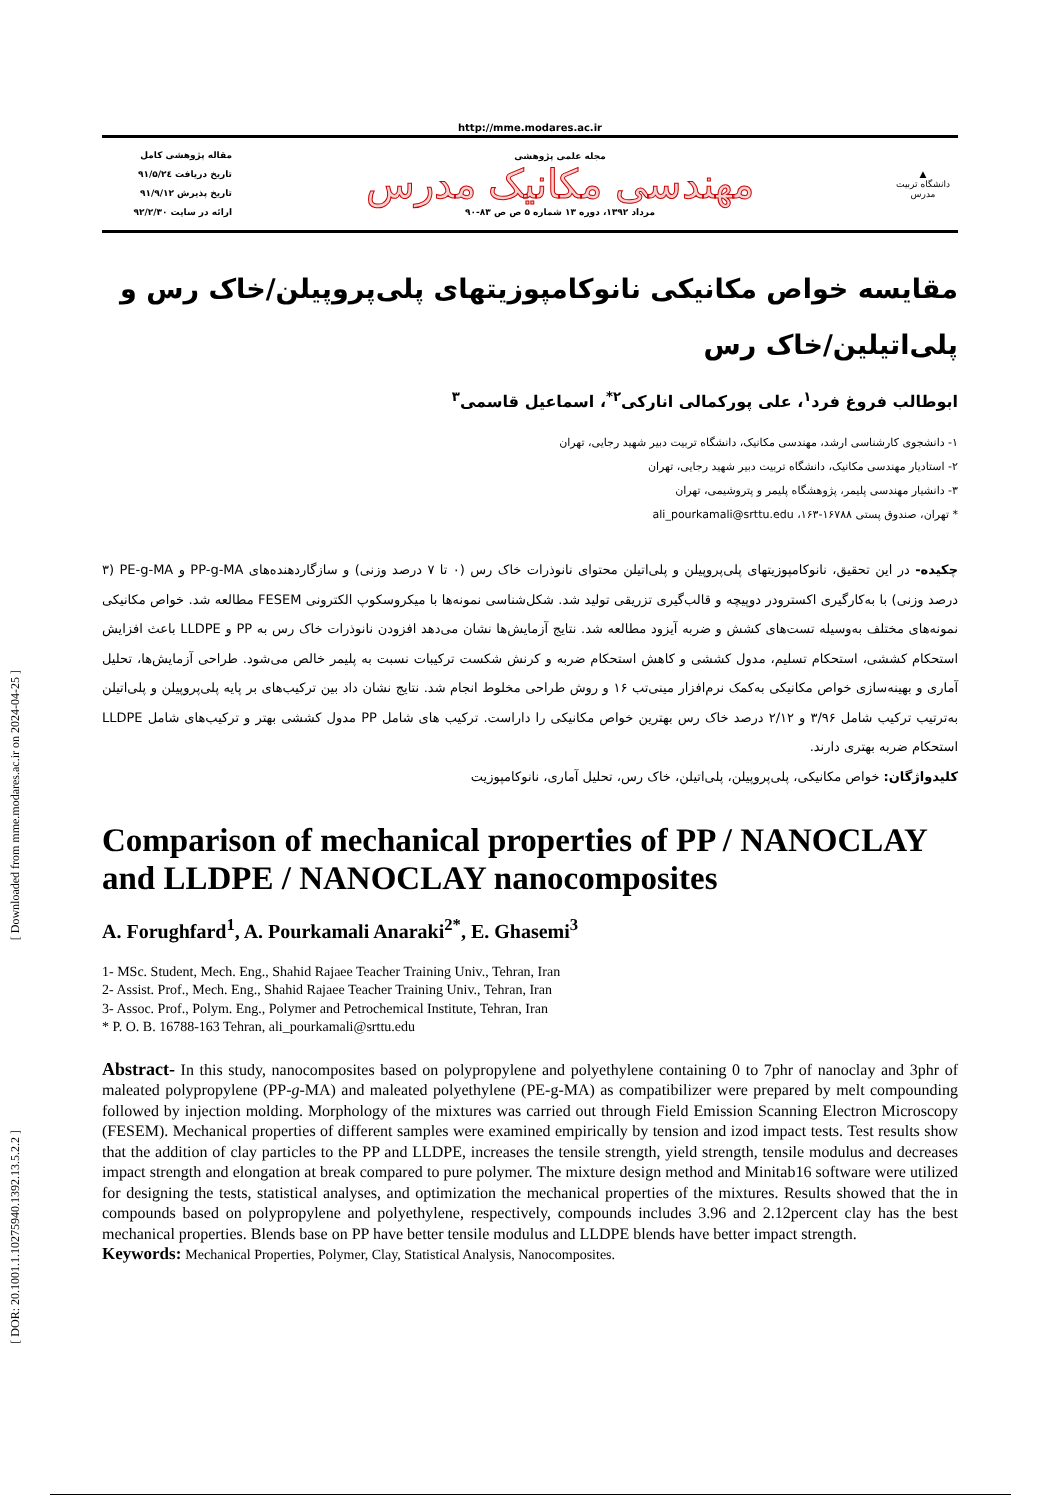[ Downloaded from mme.modares.ac.ir on 2024-04-25 ]
[ DOR: 20.1001.1.10275940.1392.13.5.2.2 ]
http://mme.modares.ac.ir
▲
دانشگاه تربیت مدرس
مجله علمی پژوهشی
مهندسی مکانیک مدرس
مرداد ۱۳۹۲، دوره ۱۳ شماره ۵ ص ص ۸۳-۹۰
مقاله پژوهشی کامل
تاریخ دریافت ۹۱/۵/۲٤
تاریخ پذیرش ۹۱/۹/۱۲
ارائه در سایت ۹۲/۲/۳۰
مقایسه خواص مکانیکی نانوکامپوزیتهای پلی‌پروپیلن/خاک رس و پلی‌اتیلین/خاک رس
ابوطالب فروغ فرد<sup>۱</sup>، علی پورکمالی انارکی<sup>۲*</sup>، اسماعیل قاسمی<sup>۳</sup>
۱- دانشجوی کارشناسی ارشد، مهندسی مکانیک، دانشگاه تربیت دبیر شهید رجایی، تهران
۲- استادیار مهندسی مکانیک، دانشگاه تربیت دبیر شهید رجایی، تهران
۳- دانشیار مهندسی پلیمر، پژوهشگاه پلیمر و پتروشیمی، تهران
* تهران، صندوق پستی ۱۶۷۸۸-۱۶۳، ali_pourkamali@srttu.edu
چکیده- در این تحقیق، نانوکامپوزیتهای پلی‌پروپیلن و پلی‌اتیلن محتوای نانوذرات خاک رس (۰ تا ۷ درصد وزنی) و سازگاردهنده‌های PP-g-MA و PE-g-MA (۳ درصد وزنی) با به‌کارگیری اکسترودر دوپیچه و قالب‌گیری تزریقی تولید شد. شکل‌شناسی نمونه‌ها با میکروسکوپ الکترونی FESEM مطالعه شد. خواص مکانیکی نمونه‌های مختلف به‌وسیله تست‌های کشش و ضربه آیزود مطالعه شد. نتایج آزمایش‌ها نشان می‌دهد افزودن نانوذرات خاک رس به PP و LLDPE باعث افزایش استحکام کششی، استحکام تسلیم، مدول کششی و کاهش استحکام ضربه و کرنش شکست ترکیبات نسبت به پلیمر خالص می‌شود. طراحی آزمایش‌ها، تحلیل آماری و بهینه‌سازی خواص مکانیکی به‌کمک نرم‌افزار مینی‌تب ۱۶ و روش طراحی مخلوط انجام شد. نتایج نشان داد بین ترکیب‌های بر پایه پلی‌پروپیلن و پلی‌اتیلن به‌ترتیب ترکیب شامل ۳/۹۶ و ۲/۱۲ درصد خاک رس بهترین خواص مکانیکی را داراست. ترکیب های شامل PP مدول کششی بهتر و ترکیب‌های شامل LLDPE استحکام ضربه بهتری دارند.
کلیدواژگان: خواص مکانیکی، پلی‌پروپیلن، پلی‌اتیلن، خاک رس، تحلیل آماری، نانوکامپوزیت
Comparison of mechanical properties of PP / NANOCLAY and LLDPE / NANOCLAY nanocomposites
A. Forughfard<sup>1</sup>, A. Pourkamali Anaraki<sup>2*</sup>, E. Ghasemi<sup>3</sup>
1- MSc. Student, Mech. Eng., Shahid Rajaee Teacher Training Univ., Tehran, Iran
2- Assist. Prof., Mech. Eng., Shahid Rajaee Teacher Training Univ., Tehran, Iran
3- Assoc. Prof., Polym. Eng., Polymer and Petrochemical Institute, Tehran, Iran
* P. O. B. 16788-163 Tehran, ali_pourkamali@srttu.edu
Abstract- In this study, nanocomposites based on polypropylene and polyethylene containing 0 to 7phr of nanoclay and 3phr of maleated polypropylene (PP-g-MA) and maleated polyethylene (PE-g-MA) as compatibilizer were prepared by melt compounding followed by injection molding. Morphology of the mixtures was carried out through Field Emission Scanning Electron Microscopy (FESEM). Mechanical properties of different samples were examined empirically by tension and izod impact tests. Test results show that the addition of clay particles to the PP and LLDPE, increases the tensile strength, yield strength, tensile modulus and decreases impact strength and elongation at break compared to pure polymer. The mixture design method and Minitab16 software were utilized for designing the tests, statistical analyses, and optimization the mechanical properties of the mixtures. Results showed that the in compounds based on polypropylene and polyethylene, respectively, compounds includes 3.96 and 2.12percent clay has the best mechanical properties. Blends base on PP have better tensile modulus and LLDPE blends have better impact strength.
Keywords: Mechanical Properties, Polymer, Clay, Statistical Analysis, Nanocomposites.